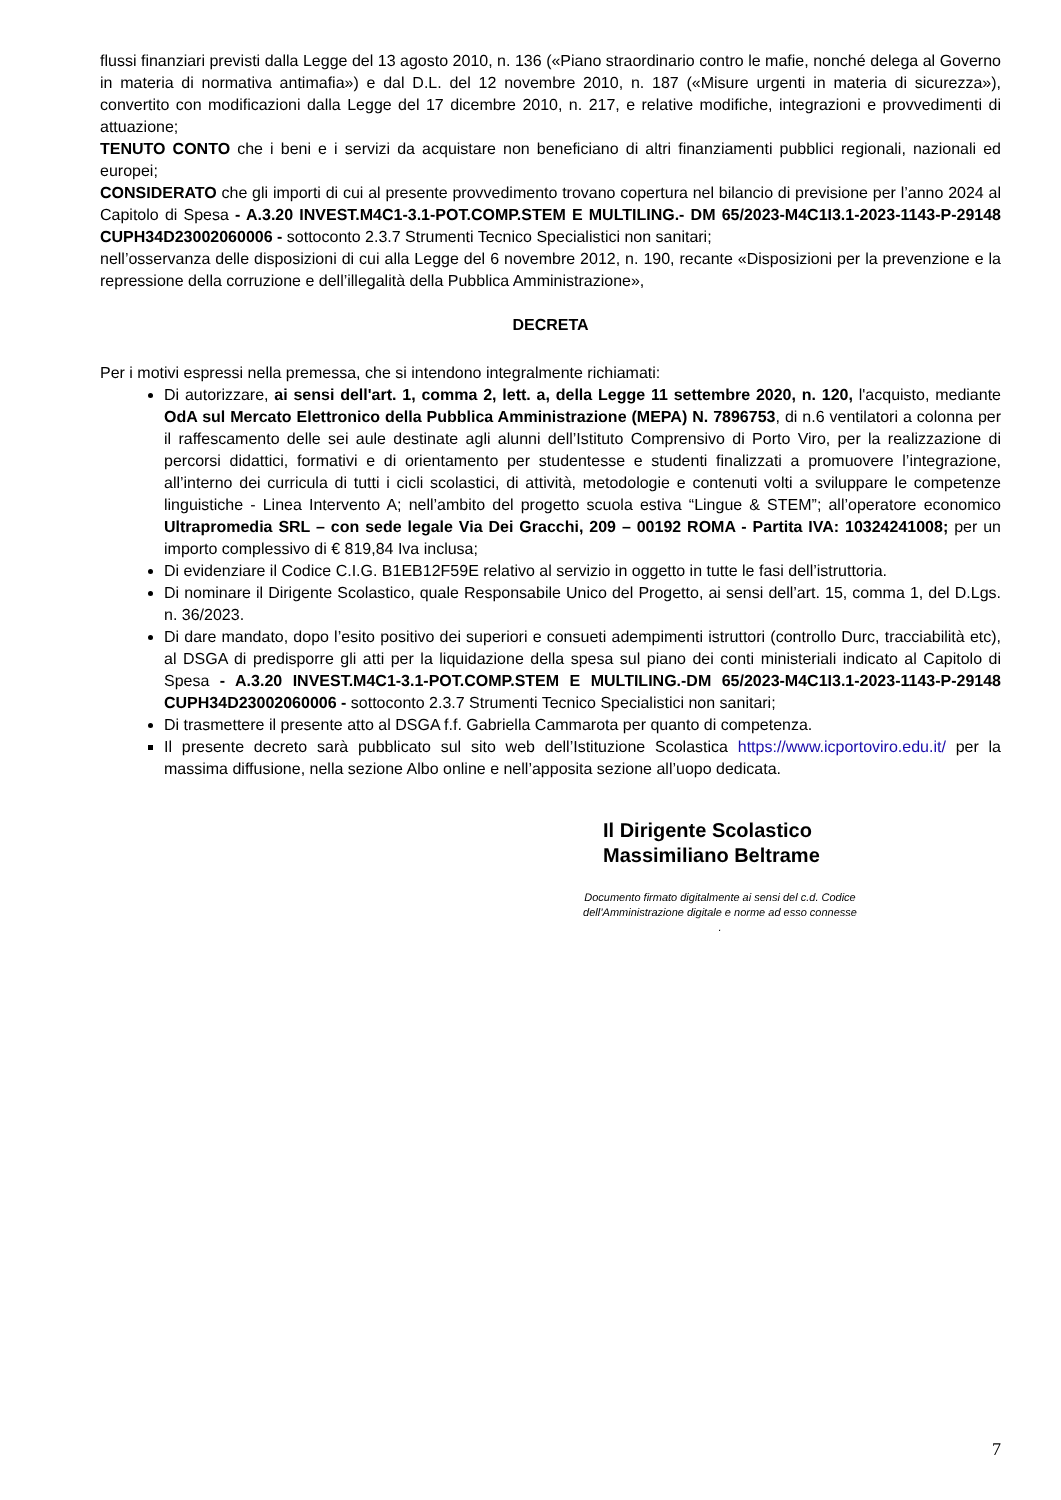flussi finanziari previsti dalla Legge del 13 agosto 2010, n. 136 («Piano straordinario contro le mafie, nonché delega al Governo in materia di normativa antimafia») e dal D.L. del 12 novembre 2010, n. 187 («Misure urgenti in materia di sicurezza»), convertito con modificazioni dalla Legge del 17 dicembre 2010, n. 217, e relative modifiche, integrazioni e provvedimenti di attuazione;
TENUTO CONTO che i beni e i servizi da acquistare non beneficiano di altri finanziamenti pubblici regionali, nazionali ed europei;
CONSIDERATO che gli importi di cui al presente provvedimento trovano copertura nel bilancio di previsione per l’anno 2024 al Capitolo di Spesa - A.3.20 INVEST.M4C1-3.1-POT.COMP.STEM E MULTILING.- DM 65/2023-M4C1I3.1-2023-1143-P-29148 CUPH34D23002060006 - sottoconto 2.3.7 Strumenti Tecnico Specialistici non sanitari;
nell’osservanza delle disposizioni di cui alla Legge del 6 novembre 2012, n. 190, recante «Disposizioni per la prevenzione e la repressione della corruzione e dell’illegalità della Pubblica Amministrazione»,
DECRETA
Per i motivi espressi nella premessa, che si intendono integralmente richiamati:
Di autorizzare, ai sensi dell'art. 1, comma 2, lett. a, della Legge 11 settembre 2020, n. 120, l'acquisto, mediante OdA sul Mercato Elettronico della Pubblica Amministrazione (MEPA) N. 7896753, di n.6 ventilatori a colonna per il raffescamento delle sei aule destinate agli alunni dell’Istituto Comprensivo di Porto Viro, per la realizzazione di percorsi didattici, formativi e di orientamento per studentesse e studenti finalizzati a promuovere l’integrazione, all’interno dei curricula di tutti i cicli scolastici, di attività, metodologie e contenuti volti a sviluppare le competenze linguistiche - Linea Intervento A; nell’ambito del progetto scuola estiva “Lingue & STEM”; all’operatore economico Ultrapromedia SRL – con sede legale Via Dei Gracchi, 209 – 00192 ROMA - Partita IVA: 10324241008; per un importo complessivo di € 819,84 Iva inclusa;
Di evidenziare il Codice C.I.G. B1EB12F59E relativo al servizio in oggetto in tutte le fasi dell’istruttoria.
Di nominare il Dirigente Scolastico, quale Responsabile Unico del Progetto, ai sensi dell’art. 15, comma 1, del D.Lgs. n. 36/2023.
Di dare mandato, dopo l’esito positivo dei superiori e consueti adempimenti istruttori (controllo Durc, tracciabilità etc), al DSGA di predisporre gli atti per la liquidazione della spesa sul piano dei conti ministeriali indicato al Capitolo di Spesa - A.3.20 INVEST.M4C1-3.1-POT.COMP.STEM E MULTILING.-DM 65/2023-M4C1I3.1-2023-1143-P-29148 CUPH34D23002060006 - sottoconto 2.3.7 Strumenti Tecnico Specialistici non sanitari;
Di trasmettere il presente atto al DSGA f.f. Gabriella Cammarota per quanto di competenza.
Il presente decreto sarà pubblicato sul sito web dell’Istituzione Scolastica https://www.icportoviro.edu.it/ per la massima diffusione, nella sezione Albo online e nell’apposita sezione all’uopo dedicata.
Il Dirigente Scolastico
Massimiliano Beltrame
Documento firmato digitalmente ai sensi del c.d. Codice dell’Amministrazione digitale e norme ad esso connesse
.
7